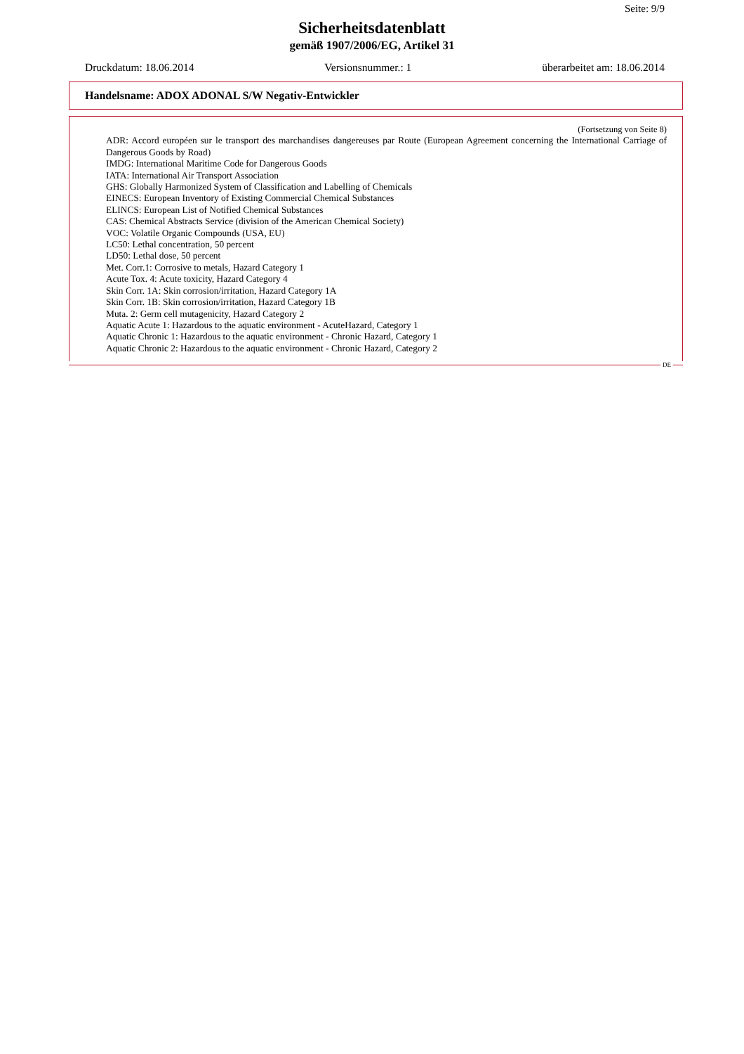Seite: 9/9
Sicherheitsdatenblatt
gemäß 1907/2006/EG, Artikel 31
Druckdatum: 18.06.2014 Versionsnummer.: 1 überarbeitet am: 18.06.2014
Handelsname: ADOX ADONAL S/W Negativ-Entwickler
(Fortsetzung von Seite 8)
ADR: Accord européen sur le transport des marchandises dangereuses par Route (European Agreement concerning the International Carriage of Dangerous Goods by Road)
IMDG: International Maritime Code for Dangerous Goods
IATA: International Air Transport Association
GHS: Globally Harmonized System of Classification and Labelling of Chemicals
EINECS: European Inventory of Existing Commercial Chemical Substances
ELINCS: European List of Notified Chemical Substances
CAS: Chemical Abstracts Service (division of the American Chemical Society)
VOC: Volatile Organic Compounds (USA, EU)
LC50: Lethal concentration, 50 percent
LD50: Lethal dose, 50 percent
Met. Corr.1: Corrosive to metals, Hazard Category 1
Acute Tox. 4: Acute toxicity, Hazard Category 4
Skin Corr. 1A: Skin corrosion/irritation, Hazard Category 1A
Skin Corr. 1B: Skin corrosion/irritation, Hazard Category 1B
Muta. 2: Germ cell mutagenicity, Hazard Category 2
Aquatic Acute 1: Hazardous to the aquatic environment - AcuteHazard, Category 1
Aquatic Chronic 1: Hazardous to the aquatic environment - Chronic Hazard, Category 1
Aquatic Chronic 2: Hazardous to the aquatic environment - Chronic Hazard, Category 2
DE